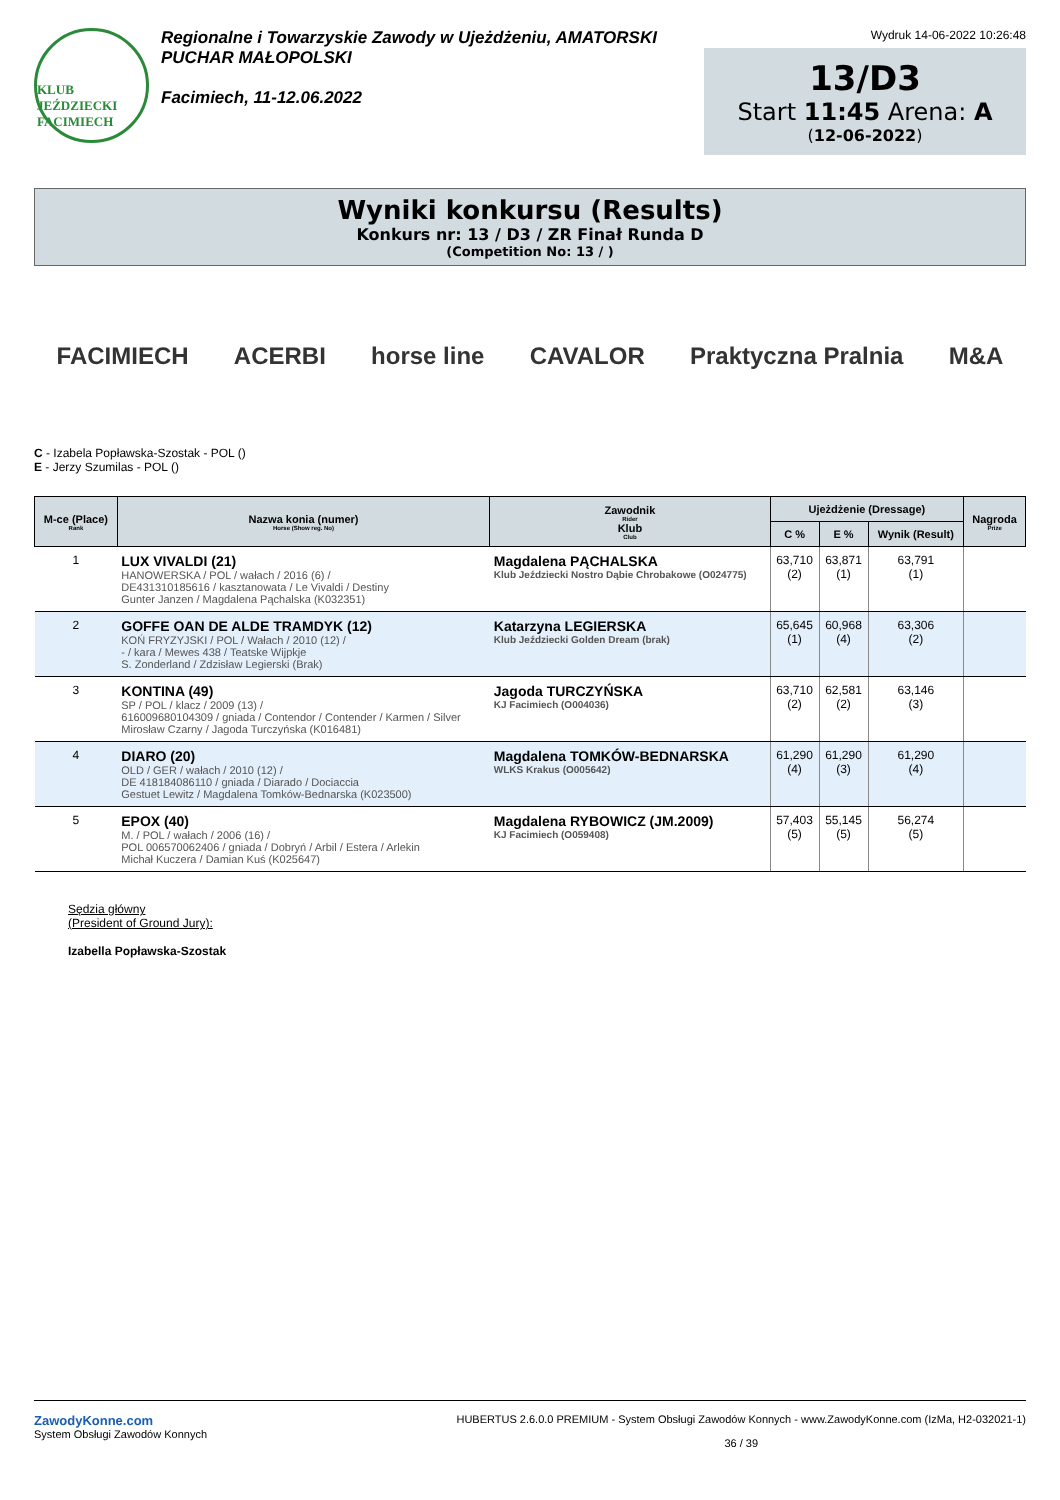KLUB JEŹDZIECKI FACIMIECH
Regionalne i Towarzyskie Zawody w Ujeżdżeniu, AMATORSKI
PUCHAR MAŁOPOLSKI
Facimiech, 11-12.06.2022
Wydruk 14-06-2022 10:26:48
13/D3
Start 11:45 Arena: A
(12-06-2022)
Wyniki konkursu (Results)
Konkurs nr: 13 / D3 / ZR Finał Runda D
(Competition No: 13 / )
FACIMIECH ACERBI horse line CAVALOR Praktyczna Pralnia M&A
C - Izabela Popławska-Szostak - POL ()
E - Jerzy Szumilas - POL ()
| M-ce (Place) Rank | Nazwa konia (numer) Horse (Show reg. No) | Zawodnik Rider Klub Club | Ujeżdżenie (Dressage) | | | Nagroda Prize |
| --- | --- | --- | --- | --- | --- | --- |
| | | | C % | E % | Wynik (Result) | |
| 1 | LUX VIVALDI (21) HANOWERSKA / POL / wałach / 2016 (6) / DE431310185616 / kasztanowata / Le Vivaldi / Destiny Gunter Janzen / Magdalena Pąchalska (K032351) | Magdalena PĄCHALSKA Klub Jeździecki Nostro Dąbie Chrobakowe (O024775) | 63,710 (2) | 63,871 (1) | 63,791 (1) | |
| 2 | GOFFE OAN DE ALDE TRAMDYK (12) KOŃ FRYZYJSKI / POL / Wałach / 2010 (12) / - / kara / Mewes 438 / Teatske Wijpkje S. Zonderland / Zdzisław Legierski (Brak) | Katarzyna LEGIERSKA Klub Jeździecki Golden Dream (brak) | 65,645 (1) | 60,968 (4) | 63,306 (2) | |
| 3 | KONTINA (49) SP / POL / klacz / 2009 (13) / 616009680104309 / gniada / Contendor / Contender / Karmen / Silver Mirosław Czarny / Jagoda Turczyńska (K016481) | Jagoda TURCZYŃSKA KJ Facimiech (O004036) | 63,710 (2) | 62,581 (2) | 63,146 (3) | |
| 4 | DIARO (20) OLD / GER / wałach / 2010 (12) / DE 418184086110 / gniada / Diarado / Dociaccia Gestuet Lewitz / Magdalena Tomków-Bednarska (K023500) | Magdalena TOMKÓW-BEDNARSKA WLKS Krakus (O005642) | 61,290 (4) | 61,290 (3) | 61,290 (4) | |
| 5 | EPOX (40) M. / POL / wałach / 2006 (16) / POL 006570062406 / gniada / Dobryń / Arbil / Estera / Arlekin Michał Kuczera / Damian Kuś (K025647) | Magdalena RYBOWICZ (JM.2009) KJ Facimiech (O059408) | 57,403 (5) | 55,145 (5) | 56,274 (5) | |
Sędzia główny
(President of Ground Jury):
Izabella Popławska-Szostak
ZawodyKonne.com
System Obsługi Zawodów Konnych
HUBERTUS 2.6.0.0 PREMIUM - System Obsługi Zawodów Konnych - www.ZawodyKonne.com (IzMa, H2-032021-1)
36 / 39